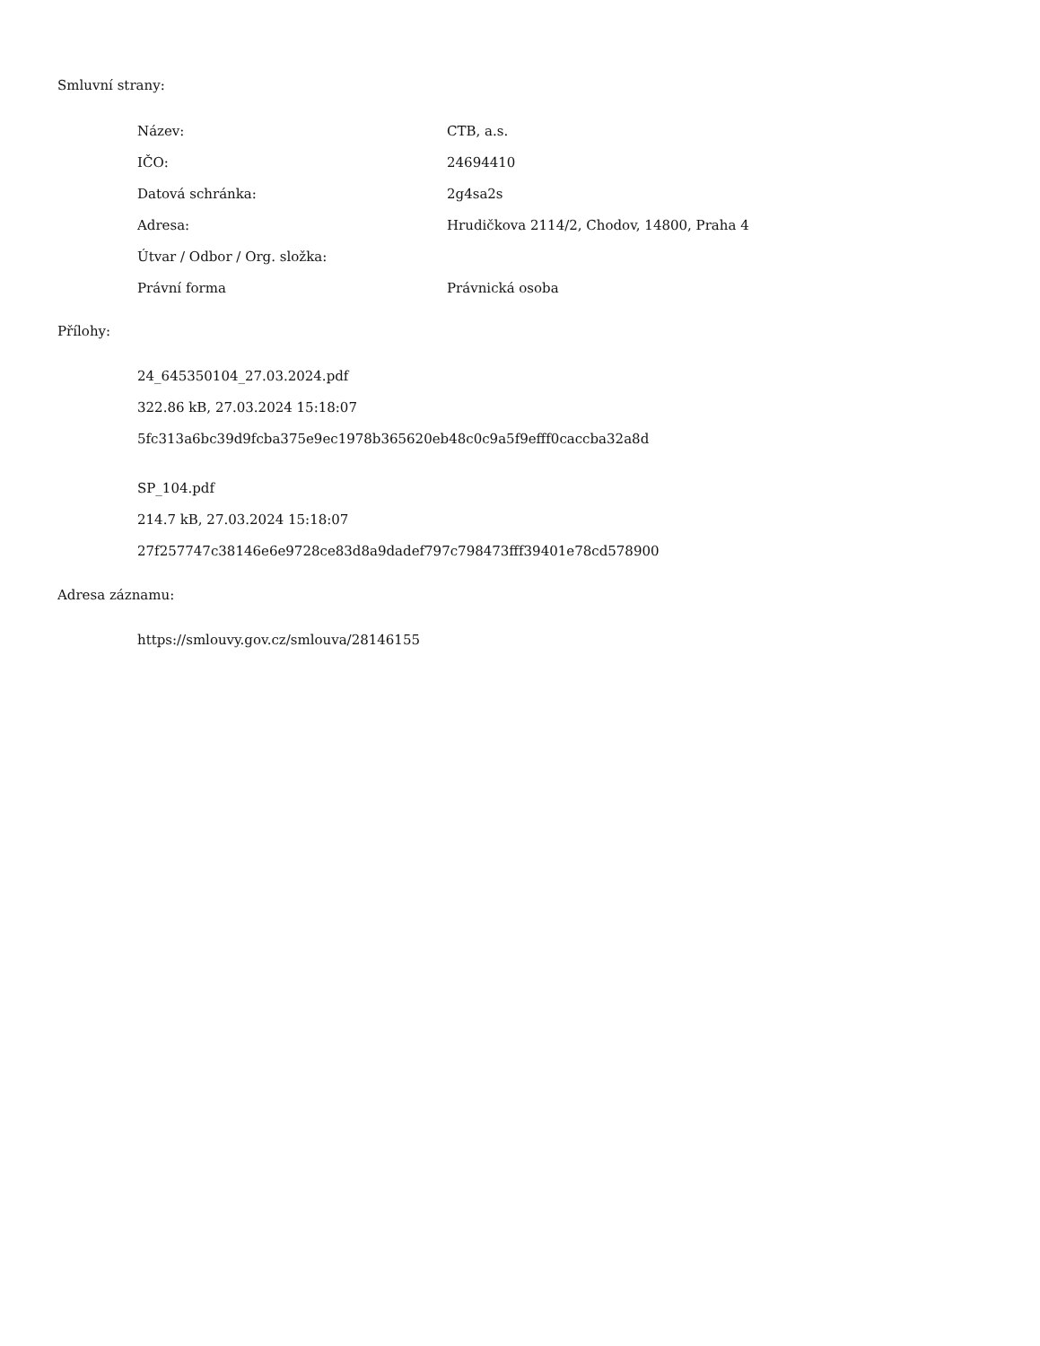Smluvní strany:
| Název: | CTB, a.s. |
| IČO: | 24694410 |
| Datová schránka: | 2g4sa2s |
| Adresa: | Hrudičkova 2114/2, Chodov, 14800, Praha 4 |
| Útvar / Odbor / Org. složka: | |
| Právní forma | Právnická osoba |
Přílohy:
24_645350104_27.03.2024.pdf
322.86 kB, 27.03.2024 15:18:07
5fc313a6bc39d9fcba375e9ec1978b365620eb48c0c9a5f9efff0caccba32a8d
SP_104.pdf
214.7 kB, 27.03.2024 15:18:07
27f257747c38146e6e9728ce83d8a9dadef797c798473fff39401e78cd578900
Adresa záznamu:
https://smlouvy.gov.cz/smlouva/28146155